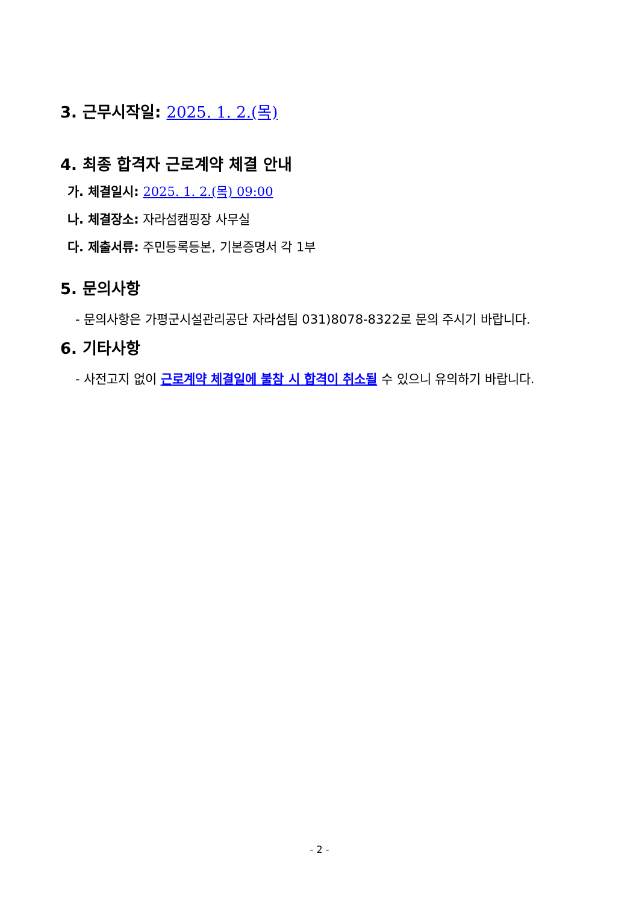3. 근무시작일: 2025. 1. 2.(목)
4. 최종 합격자 근로계약 체결 안내
가. 체결일시: 2025. 1. 2.(목) 09:00
나. 체결장소: 자라섬캠핑장 사무실
다. 제출서류: 주민등록등본, 기본증명서 각 1부
5. 문의사항
- 문의사항은 가평군시설관리공단 자라섬팀 031)8078-8322로 문의 주시기 바랍니다.
6. 기타사항
- 사전고지 없이 근로계약 체결일에 불참 시 합격이 취소될 수 있으니 유의하기 바랍니다.
- 2 -